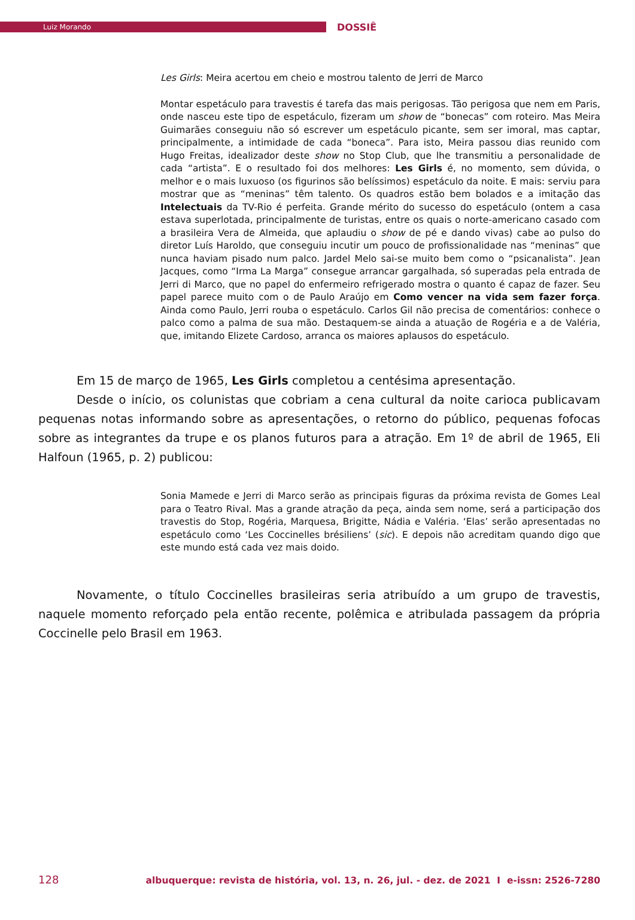Luiz Morando
DOSSIÊ
Les Girls: Meira acertou em cheio e mostrou talento de Jerri de Marco
Montar espetáculo para travestis é tarefa das mais perigosas. Tão perigosa que nem em Paris, onde nasceu este tipo de espetáculo, fizeram um show de “bonecas” com roteiro. Mas Meira Guimarães conseguiu não só escrever um espetáculo picante, sem ser imoral, mas captar, principalmente, a intimidade de cada “boneca”. Para isto, Meira passou dias reunido com Hugo Freitas, idealizador deste show no Stop Club, que lhe transmitiu a personalidade de cada “artista”. E o resultado foi dos melhores: Les Girls é, no momento, sem dúvida, o melhor e o mais luxuoso (os figurinos são belíssimos) espetáculo da noite. E mais: serviu para mostrar que as “meninas” têm talento. Os quadros estão bem bolados e a imitação das Intelectuais da TV-Rio é perfeita. Grande mérito do sucesso do espetáculo (ontem a casa estava superlotada, principalmente de turistas, entre os quais o norte-americano casado com a brasileira Vera de Almeida, que aplaudiu o show de pé e dando vivas) cabe ao pulso do diretor Luís Haroldo, que conseguiu incutir um pouco de profissionalidade nas “meninas” que nunca haviam pisado num palco. Jardel Melo sai-se muito bem como o “psicanalista”. Jean Jacques, como “Irma La Marga” consegue arrancar gargalhada, só superadas pela entrada de Jerri di Marco, que no papel do enfermeiro refrigerado mostra o quanto é capaz de fazer. Seu papel parece muito com o de Paulo Araújo em Como vencer na vida sem fazer força. Ainda como Paulo, Jerri rouba o espetáculo. Carlos Gil não precisa de comentários: conhece o palco como a palma de sua mão. Destaquem-se ainda a atuação de Rogéria e a de Valéria, que, imitando Elizete Cardoso, arranca os maiores aplausos do espetáculo.
Em 15 de março de 1965, Les Girls completou a centésima apresentação.
Desde o início, os colunistas que cobriam a cena cultural da noite carioca publicavam pequenas notas informando sobre as apresentações, o retorno do público, pequenas fofocas sobre as integrantes da trupe e os planos futuros para a atração. Em 1º de abril de 1965, Eli Halfoun (1965, p. 2) publicou:
Sonia Mamede e Jerri di Marco serão as principais figuras da próxima revista de Gomes Leal para o Teatro Rival. Mas a grande atração da peça, ainda sem nome, será a participação dos travestis do Stop, Rogéria, Marquesa, Brigitte, Nádia e Valéria. ‘Elas’ serão apresentadas no espetáculo como ‘Les Coccinelles brésiliens’ (sic). E depois não acreditam quando digo que este mundo está cada vez mais doido.
Novamente, o título Coccinelles brasileiras seria atribuído a um grupo de travestis, naquele momento reforçado pela então recente, polêmica e atribulada passagem da própria Coccinelle pelo Brasil em 1963.
128 albuquerque: revista de história, vol. 13, n. 26, jul. - dez. de 2021 I e-issn: 2526-7280